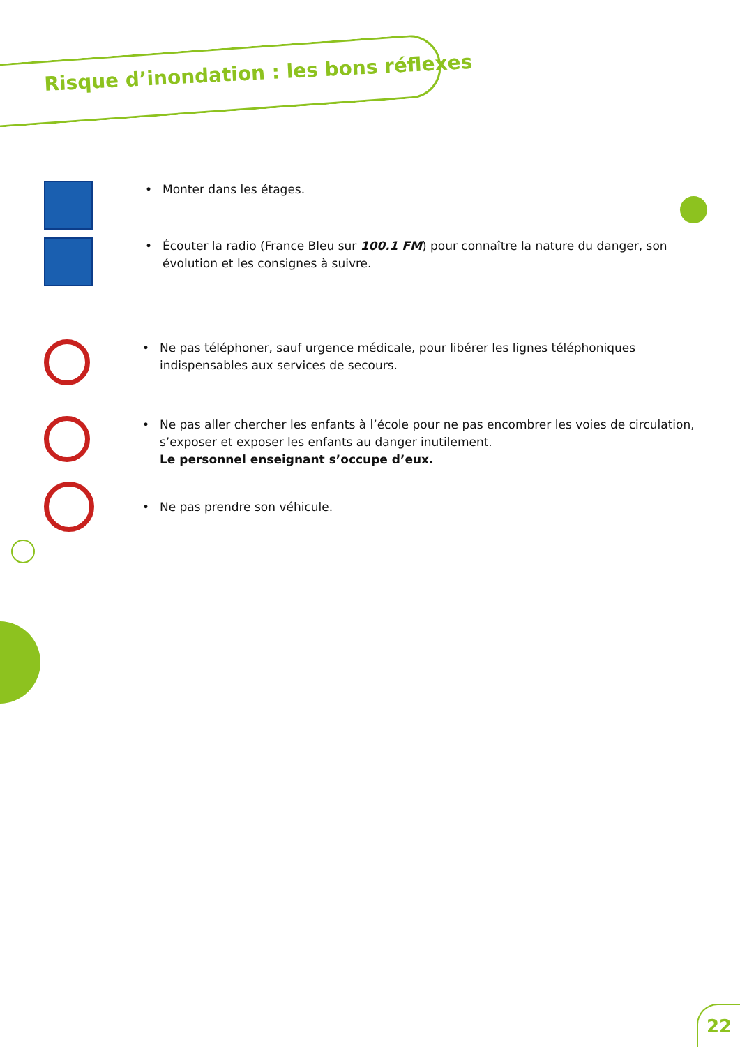Risque d’inondation : les bons réflexes
• Monter dans les étages.
• Écouter la radio (France Bleu sur 100.1 FM) pour connaître la nature du danger, son évolution et les consignes à suivre.
• Ne pas téléphoner, sauf urgence médicale, pour libérer les lignes téléphoniques indispensables aux services de secours.
• Ne pas aller chercher les enfants à l’école pour ne pas encombrer les voies de circulation, s’exposer et exposer les enfants au danger inutilement.
Le personnel enseignant s’occupe d’eux.
• Ne pas prendre son véhicule.
22